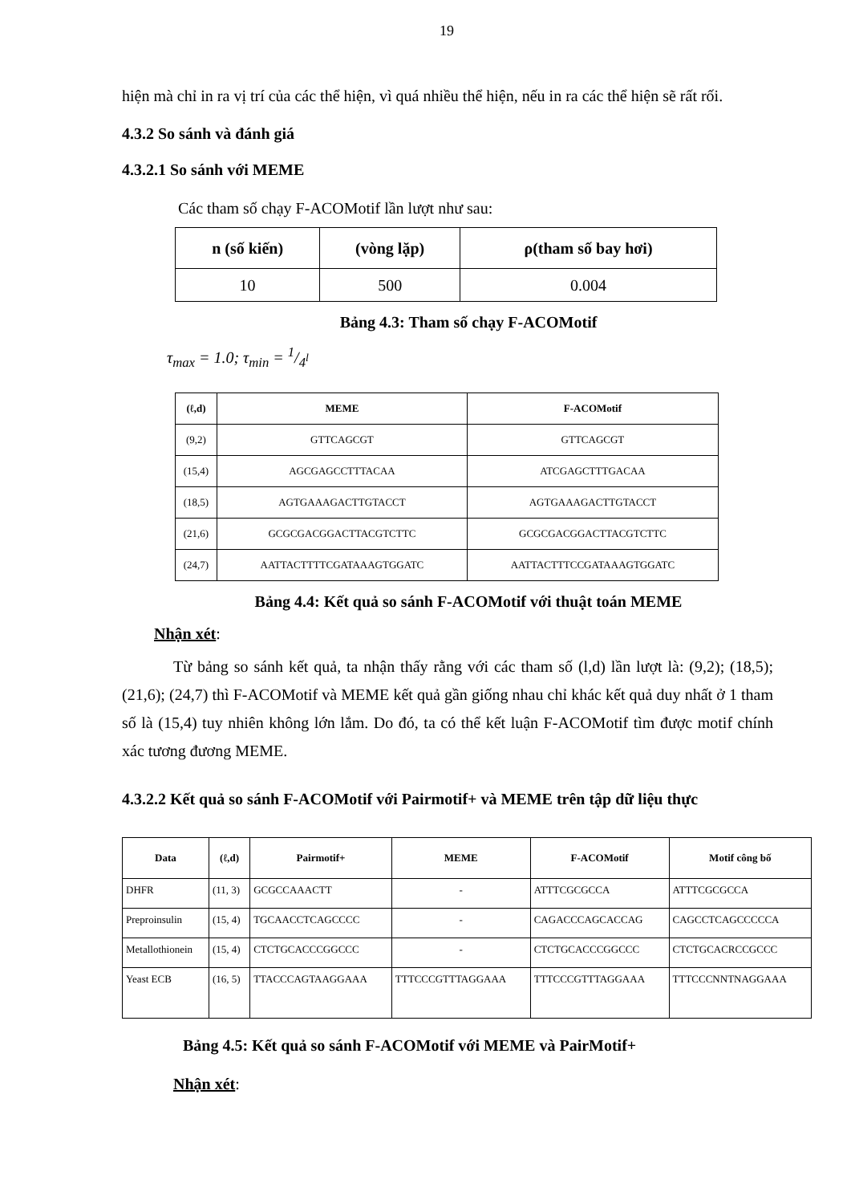19
hiện mà chỉ in ra vị trí của các thể hiện, vì quá nhiều thể hiện, nếu in ra các thể hiện sẽ rất rối.
4.3.2 So sánh và đánh giá
4.3.2.1 So sánh với MEME
Các tham số chạy F-ACOMotif lần lượt như sau:
| n (số kiến) | (vòng lặp) | ρ(tham số bay hơi) |
| --- | --- | --- |
| 10 | 500 | 0.004 |
Bảng 4.3: Tham số chạy F-ACOMotif
τ<sub>max</sub> = 1.0; τ<sub>min</sub> = 1/4<sup>l</sup>
| (ℓ,d) | MEME | F-ACOMotif |
| --- | --- | --- |
| (9,2) | GTTCAGCGT | GTTCAGCGT |
| (15,4) | AGCGAGCCTTTACAA | ATCGAGCTTTGACAA |
| (18,5) | AGTGAAAGACTTGTACCT | AGTGAAAGACTTGTACCT |
| (21,6) | GCGCGACGGACTTACGTCTTC | GCGCGACGGACTTACGTCTTC |
| (24,7) | AATTACTTTTCGATAAAGTGGATC | AATTACTTTCCGATAAAGTGGATC |
Bảng 4.4: Kết quả so sánh F-ACOMotif với thuật toán MEME
Nhận xét:
Từ bảng so sánh kết quả, ta nhận thấy rằng với các tham số (l,d) lần lượt là: (9,2); (18,5); (21,6); (24,7) thì F-ACOMotif và MEME kết quả gần giống nhau chỉ khác kết quả duy nhất ở 1 tham số là (15,4) tuy nhiên không lớn lắm. Do đó, ta có thể kết luận F-ACOMotif tìm được motif chính xác tương đương MEME.
4.3.2.2 Kết quả so sánh F-ACOMotif với Pairmotif+ và MEME trên tập dữ liệu thực
| Data | (ℓ,d) | Pairmotif+ | MEME | F-ACOMotif | Motif công bố |
| --- | --- | --- | --- | --- | --- |
| DHFR | (11, 3) | GCGCCAAACTT | - | ATTTCGCGCCA | ATTTCGCGCCA |
| Preproinsulin | (15, 4) | TGCAACCTCAGCCCC | - | CAGACCCAGCACCAG | CAGCCTCAGCCCCCA |
| Metallothionein | (15, 4) | CTCTGCACCCGGCCC | - | CTCTGCACCCGGCCC | CTCTGCACRCCGCCC |
| Yeast ECB | (16, 5) | TTACCCAGTAAGGAAA | TTTCCCGTTTAGGAAA | TTTCCCGTTTAGGAAA | TTTCCCNNTNAGGAAA |
Bảng 4.5: Kết quả so sánh F-ACOMotif với MEME và PairMotif+
Nhận xét: